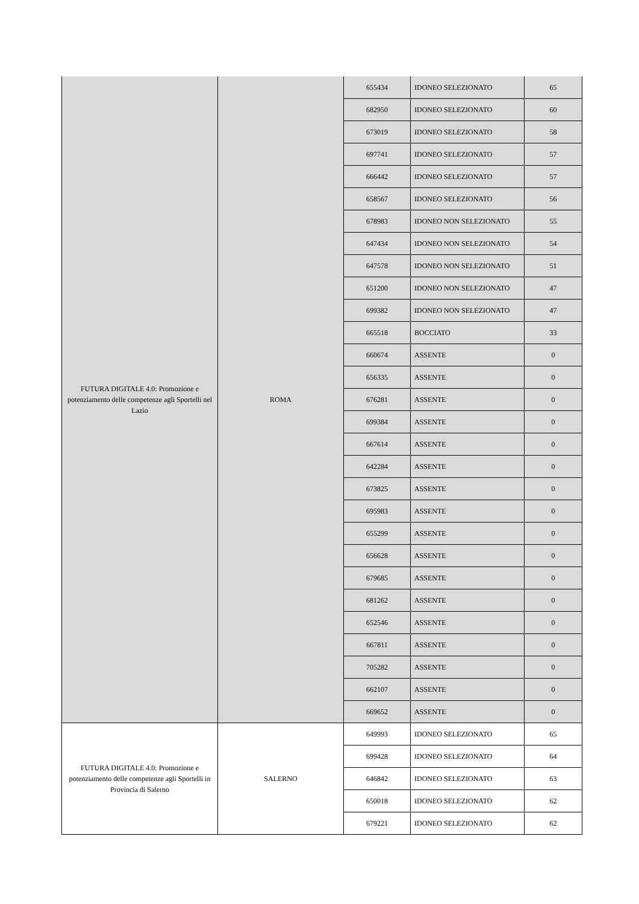| FUTURA DIGITALE 4.0: Promozione e potenziamento delle competenze agli Sportelli nel Lazio | ROMA | 655434 | IDONEO SELEZIONATO | 65 |
| | | 682950 | IDONEO SELEZIONATO | 60 |
| | | 673019 | IDONEO SELEZIONATO | 58 |
| | | 697741 | IDONEO SELEZIONATO | 57 |
| | | 666442 | IDONEO SELEZIONATO | 57 |
| | | 658567 | IDONEO SELEZIONATO | 56 |
| | | 678983 | IDONEO NON SELEZIONATO | 55 |
| | | 647434 | IDONEO NON SELEZIONATO | 54 |
| | | 647578 | IDONEO NON SELEZIONATO | 51 |
| | | 651200 | IDONEO NON SELEZIONATO | 47 |
| | | 699382 | IDONEO NON SELEZIONATO | 47 |
| | | 665518 | BOCCIATO | 33 |
| | | 660674 | ASSENTE | 0 |
| | | 656335 | ASSENTE | 0 |
| | | 676281 | ASSENTE | 0 |
| | | 699384 | ASSENTE | 0 |
| | | 667614 | ASSENTE | 0 |
| | | 642284 | ASSENTE | 0 |
| | | 673825 | ASSENTE | 0 |
| | | 695983 | ASSENTE | 0 |
| | | 655299 | ASSENTE | 0 |
| | | 656628 | ASSENTE | 0 |
| | | 679685 | ASSENTE | 0 |
| | | 681262 | ASSENTE | 0 |
| | | 652546 | ASSENTE | 0 |
| | | 667811 | ASSENTE | 0 |
| | | 705282 | ASSENTE | 0 |
| | | 662107 | ASSENTE | 0 |
| | | 669652 | ASSENTE | 0 |
| FUTURA DIGITALE 4.0: Promozione e potenziamento delle competenze agli Sportelli in Provincia di Salerno | SALERNO | 649993 | IDONEO SELEZIONATO | 65 |
| | | 699428 | IDONEO SELEZIONATO | 64 |
| | | 646842 | IDONEO SELEZIONATO | 63 |
| | | 650018 | IDONEO SELEZIONATO | 62 |
| | | 679221 | IDONEO SELEZIONATO | 62 |